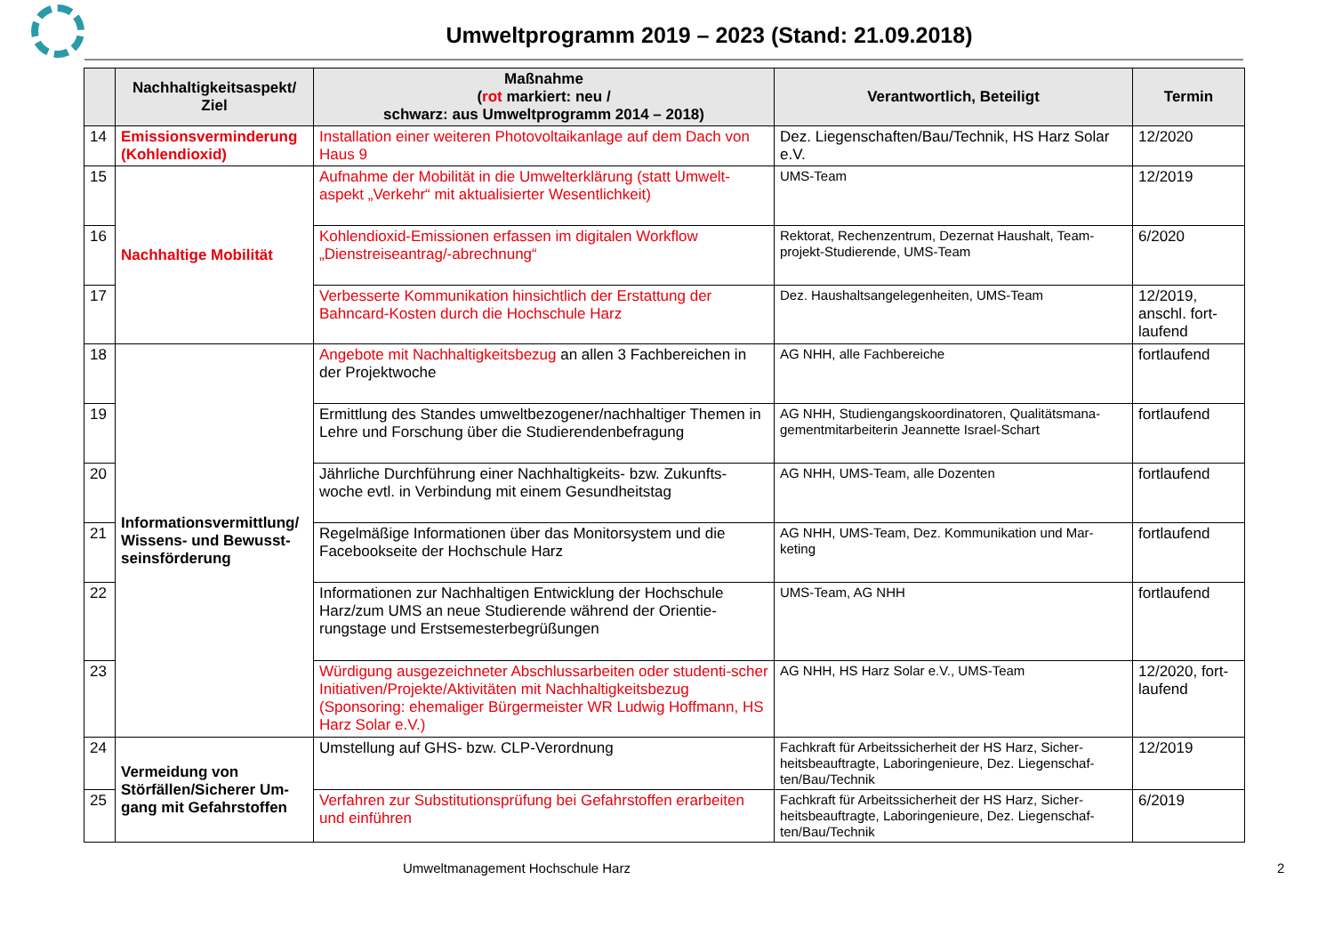Umweltprogramm 2019 – 2023 (Stand: 21.09.2018)
| | Nachhaltigkeitsaspekt/ Ziel | Maßnahme ( rot markiert: neu / schwarz: aus Umweltprogramm 2014 – 2018) | Verantwortlich, Beteiligt | Termin |
| --- | --- | --- | --- | --- |
| 14 | Emissionsverminderung (Kohlendioxid) | Installation einer weiteren Photovoltaikanlage auf dem Dach von Haus 9 | Dez. Liegenschaften/Bau/Technik, HS Harz Solar e.V. | 12/2020 |
| 15 | Nachhaltige Mobilität | Aufnahme der Mobilität in die Umwelterklärung (statt Umwelt-aspekt „Verkehr“ mit aktualisierter Wesentlichkeit) | UMS-Team | 12/2019 |
| 16 | | Kohlendioxid-Emissionen erfassen im digitalen Workflow „Dienstreiseantrag/-abrechnung“ | Rektorat, Rechenzentrum, Dezernat Haushalt, Team-projekt-Studierende, UMS-Team | 6/2020 |
| 17 | | Verbesserte Kommunikation hinsichtlich der Erstattung der Bahncard-Kosten durch die Hochschule Harz | Dez. Haushaltsangelegenheiten, UMS-Team | 12/2019, anschl. fort-laufend |
| 18 | Informationsvermittlung/ Wissens- und Bewusst-seinsförderung | Angebote mit Nachhaltigkeitsbezug an allen 3 Fachbereichen in der Projektwoche | AG NHH, alle Fachbereiche | fortlaufend |
| 19 | | Ermittlung des Standes umweltbezogener/nachhaltiger Themen in Lehre und Forschung über die Studierendenbefragung | AG NHH, Studiengangskoordinatoren, Qualitätsmana-gementmitarbeiterin Jeannette Israel-Schart | fortlaufend |
| 20 | | Jährliche Durchführung einer Nachhaltigkeits- bzw. Zukunfts-woche evtl. in Verbindung mit einem Gesundheitstag | AG NHH, UMS-Team, alle Dozenten | fortlaufend |
| 21 | | Regelmäßige Informationen über das Monitorsystem und die Facebookseite der Hochschule Harz | AG NHH, UMS-Team, Dez. Kommunikation und Mar-keting | fortlaufend |
| 22 | | Informationen zur Nachhaltigen Entwicklung der Hochschule Harz/zum UMS an neue Studierende während der Orientie-rungstage und Erstsemesterbegrüßungen | UMS-Team, AG NHH | fortlaufend |
| 23 | | Würdigung ausgezeichneter Abschlussarbeiten oder studenti-scher Initiativen/Projekte/Aktivitäten mit Nachhaltigkeitsbezug (Sponsoring: ehemaliger Bürgermeister WR Ludwig Hoffmann, HS Harz Solar e.V.) | AG NHH, HS Harz Solar e.V., UMS-Team | 12/2020, fort-laufend |
| 24 | Vermeidung von Störfällen/Sicherer Um-gang mit Gefahrstoffen | Umstellung auf GHS- bzw. CLP-Verordnung | Fachkraft für Arbeitssicherheit der HS Harz, Sicher-heitsbeauftragte, Laboringenieure, Dez. Liegenschaf-ten/Bau/Technik | 12/2019 |
| 25 | | Verfahren zur Substitutionsprüfung bei Gefahrstoffen erarbeiten und einführen | Fachkraft für Arbeitssicherheit der HS Harz, Sicher-heitsbeauftragte, Laboringenieure, Dez. Liegenschaf-ten/Bau/Technik | 6/2019 |
Umweltmanagement Hochschule Harz 2